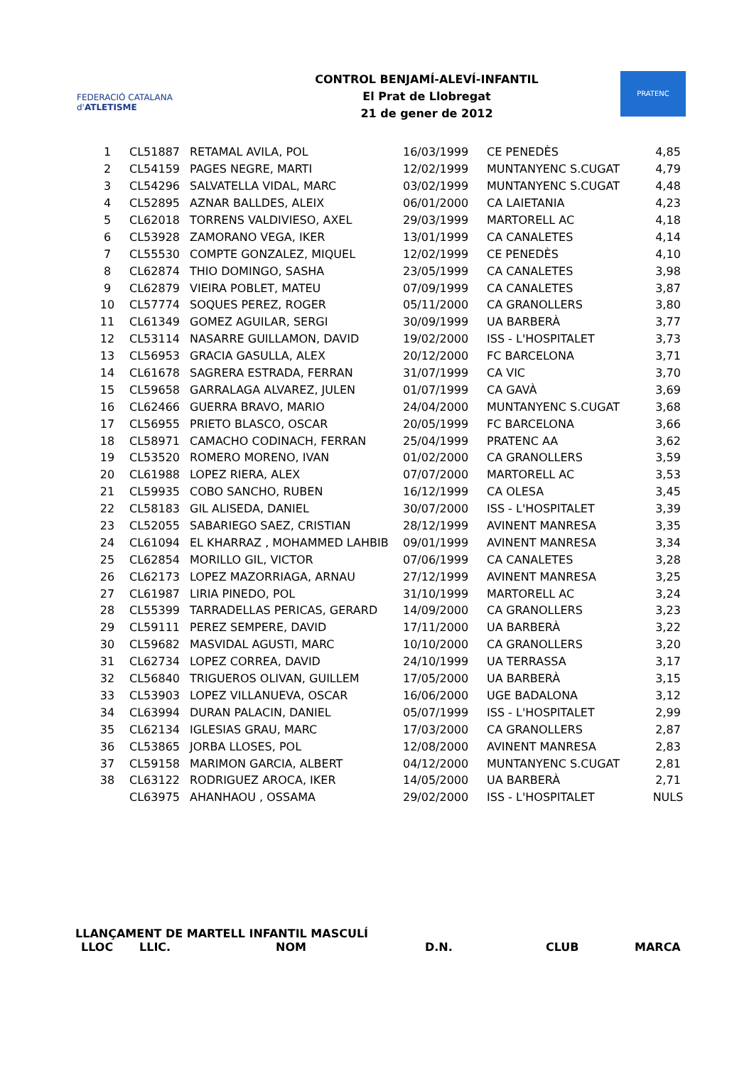FEDERACIÓ CATALANA d'ATLETISME
CONTROL BENJAMÍ-ALEVÍ-INFANTIL
El Prat de Llobregat
21 de gener de 2012
PRATENC
| 1 | CL51887 | RETAMAL AVILA, POL | 16/03/1999 | CE PENEDÈS | 4,85 |
| 2 | CL54159 | PAGES NEGRE, MARTI | 12/02/1999 | MUNTANYENC S.CUGAT | 4,79 |
| 3 | CL54296 | SALVATELLA VIDAL, MARC | 03/02/1999 | MUNTANYENC S.CUGAT | 4,48 |
| 4 | CL52895 | AZNAR BALLDES, ALEIX | 06/01/2000 | CA LAIETANIA | 4,23 |
| 5 | CL62018 | TORRENS VALDIVIESO, AXEL | 29/03/1999 | MARTORELL AC | 4,18 |
| 6 | CL53928 | ZAMORANO VEGA, IKER | 13/01/1999 | CA CANALETES | 4,14 |
| 7 | CL55530 | COMPTE GONZALEZ, MIQUEL | 12/02/1999 | CE PENEDÈS | 4,10 |
| 8 | CL62874 | THIO DOMINGO, SASHA | 23/05/1999 | CA CANALETES | 3,98 |
| 9 | CL62879 | VIEIRA POBLET, MATEU | 07/09/1999 | CA CANALETES | 3,87 |
| 10 | CL57774 | SOQUES PEREZ, ROGER | 05/11/2000 | CA GRANOLLERS | 3,80 |
| 11 | CL61349 | GOMEZ AGUILAR, SERGI | 30/09/1999 | UA BARBERÀ | 3,77 |
| 12 | CL53114 | NASARRE GUILLAMON, DAVID | 19/02/2000 | ISS - L'HOSPITALET | 3,73 |
| 13 | CL56953 | GRACIA GASULLA, ALEX | 20/12/2000 | FC BARCELONA | 3,71 |
| 14 | CL61678 | SAGRERA ESTRADA, FERRAN | 31/07/1999 | CA VIC | 3,70 |
| 15 | CL59658 | GARRALAGA ALVAREZ, JULEN | 01/07/1999 | CA GAVÀ | 3,69 |
| 16 | CL62466 | GUERRA BRAVO, MARIO | 24/04/2000 | MUNTANYENC S.CUGAT | 3,68 |
| 17 | CL56955 | PRIETO BLASCO, OSCAR | 20/05/1999 | FC BARCELONA | 3,66 |
| 18 | CL58971 | CAMACHO CODINACH, FERRAN | 25/04/1999 | PRATENC AA | 3,62 |
| 19 | CL53520 | ROMERO MORENO, IVAN | 01/02/2000 | CA GRANOLLERS | 3,59 |
| 20 | CL61988 | LOPEZ RIERA, ALEX | 07/07/2000 | MARTORELL AC | 3,53 |
| 21 | CL59935 | COBO SANCHO, RUBEN | 16/12/1999 | CA OLESA | 3,45 |
| 22 | CL58183 | GIL ALISEDA, DANIEL | 30/07/2000 | ISS - L'HOSPITALET | 3,39 |
| 23 | CL52055 | SABARIEGO SAEZ, CRISTIAN | 28/12/1999 | AVINENT MANRESA | 3,35 |
| 24 | CL61094 | EL KHARRAZ , MOHAMMED LAHBIB | 09/01/1999 | AVINENT MANRESA | 3,34 |
| 25 | CL62854 | MORILLO GIL, VICTOR | 07/06/1999 | CA CANALETES | 3,28 |
| 26 | CL62173 | LOPEZ MAZORRIAGA, ARNAU | 27/12/1999 | AVINENT MANRESA | 3,25 |
| 27 | CL61987 | LIRIA PINEDO, POL | 31/10/1999 | MARTORELL AC | 3,24 |
| 28 | CL55399 | TARRADELLAS PERICAS, GERARD | 14/09/2000 | CA GRANOLLERS | 3,23 |
| 29 | CL59111 | PEREZ SEMPERE, DAVID | 17/11/2000 | UA BARBERÀ | 3,22 |
| 30 | CL59682 | MASVIDAL AGUSTI, MARC | 10/10/2000 | CA GRANOLLERS | 3,20 |
| 31 | CL62734 | LOPEZ CORREA, DAVID | 24/10/1999 | UA TERRASSA | 3,17 |
| 32 | CL56840 | TRIGUEROS OLIVAN, GUILLEM | 17/05/2000 | UA BARBERÀ | 3,15 |
| 33 | CL53903 | LOPEZ VILLANUEVA, OSCAR | 16/06/2000 | UGE BADALONA | 3,12 |
| 34 | CL63994 | DURAN PALACIN, DANIEL | 05/07/1999 | ISS - L'HOSPITALET | 2,99 |
| 35 | CL62134 | IGLESIAS GRAU, MARC | 17/03/2000 | CA GRANOLLERS | 2,87 |
| 36 | CL53865 | JORBA LLOSES, POL | 12/08/2000 | AVINENT MANRESA | 2,83 |
| 37 | CL59158 | MARIMON GARCIA, ALBERT | 04/12/2000 | MUNTANYENC S.CUGAT | 2,81 |
| 38 | CL63122 | RODRIGUEZ AROCA, IKER | 14/05/2000 | UA BARBERÀ | 2,71 |
| | CL63975 | AHANHAOU , OSSAMA | 29/02/2000 | ISS - L'HOSPITALET | NULS |
LLANÇAMENT DE MARTELL INFANTIL MASCULÍ
LLOC LLIC. NOM D.N. CLUB MARCA